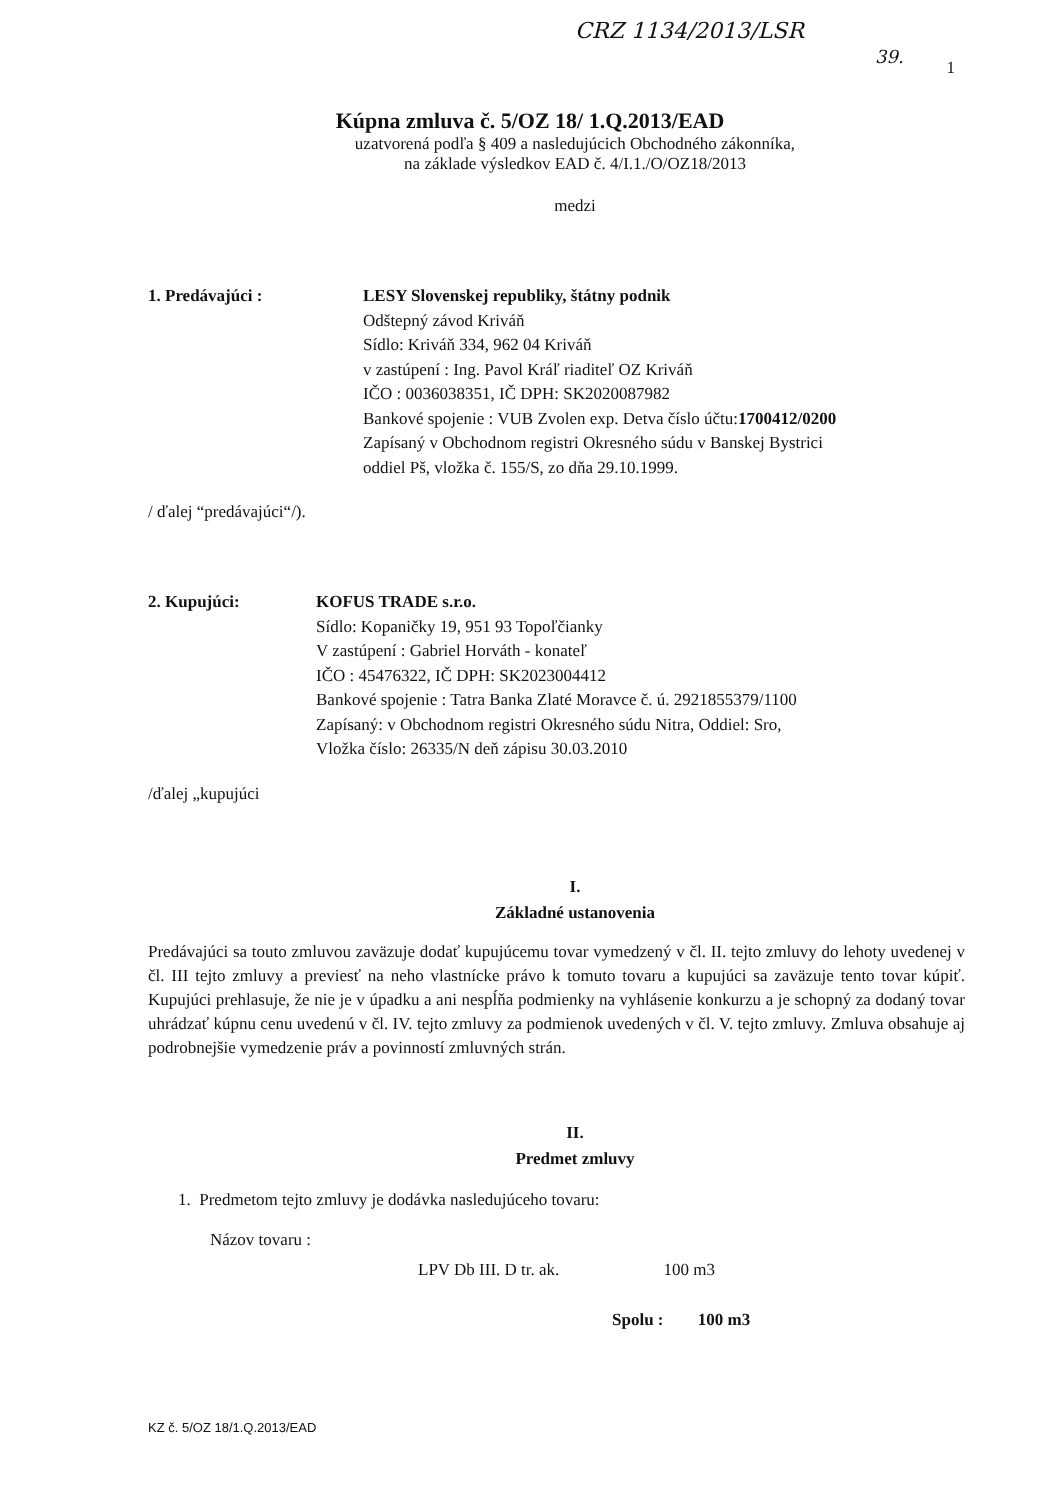CRZ 1134/2013/LSR 39.
1
Kúpna zmluva č. 5/OZ 18/ 1.Q.2013/EAD
uzatvorená podľa § 409 a nasledujúcich Obchodného zákonníka,
na základe výsledkov EAD č. 4/I.1./O/OZ18/2013
medzi
1. Predávajúci : LESY Slovenskej republiky, štátny podnik
Odštepný závod Kriváň
Sídlo: Kriváň 334, 962 04 Kriváň
v zastúpení : Ing. Pavol Kráľ riaditeľ OZ Kriváň
IČO : 0036038351, IČ DPH: SK2020087982
Bankové spojenie : VUB Zvolen exp. Detva číslo účtu:1700412/0200
Zapísaný v Obchodnom registri Okresného súdu v Banskej Bystrici
oddiel Pš, vložka č. 155/S, zo dňa 29.10.1999.
/ ďalej “predávajúci“/).
2. Kupujúci: KOFUS TRADE s.r.o.
Sídlo: Kopaničky 19, 951 93 Topoľčianky
V zastúpení : Gabriel Horváth - konateľ
IČO : 45476322, IČ DPH: SK2023004412
Bankové spojenie : Tatra Banka Zlaté Moravce č. ú. 2921855379/1100
Zapísaný: v Obchodnom registri Okresného súdu Nitra, Oddiel: Sro,
Vložka číslo: 26335/N deň zápisu 30.03.2010
/ďalej „kupujúci
I.
Základné ustanovenia
Predávajúci sa touto zmluvou zaväzuje dodať kupujúcemu tovar vymedzený v čl. II. tejto zmluvy do lehoty uvedenej v čl. III tejto zmluvy a previesť na neho vlastnícke právo k tomuto tovaru a kupujúci sa zaväzuje tento tovar kúpiť. Kupujúci prehlasuje, že nie je v úpadku a ani nespĺňa podmienky na vyhlásenie konkurzu a je schopný za dodaný tovar uhrádzať kúpnu cenu uvedenú v čl. IV. tejto zmluvy za podmienok uvedených v čl. V. tejto zmluvy. Zmluva obsahuje aj podrobnejšie vymedzenie práv a povinností zmluvných strán.
II.
Predmet zmluvy
1. Predmetom tejto zmluvy je dodávka nasledujúceho tovaru:
Názov tovaru :
LPV Db III. D tr. ak. 100 m3
Spolu : 100 m3
KZ č. 5/OZ 18/1.Q.2013/EAD